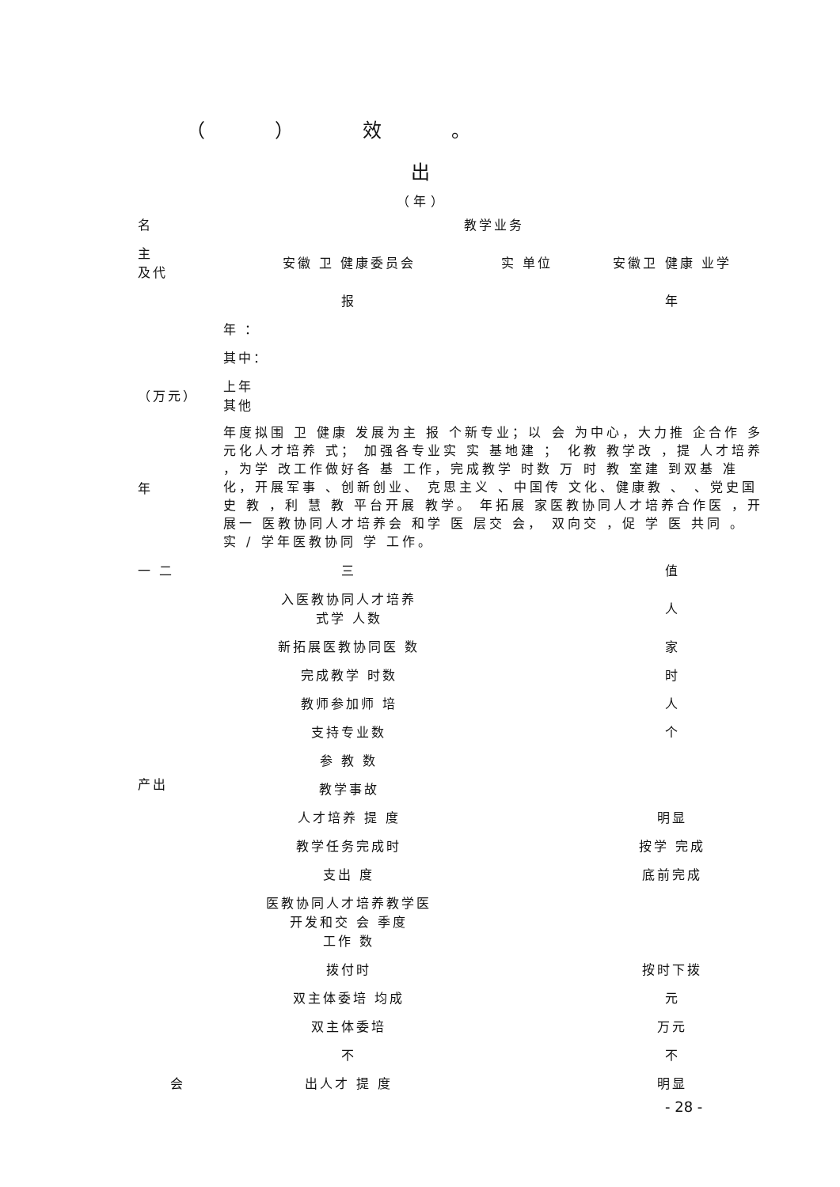（ ） 效 。
出
（ 年 ）
| 名 | 教学业务 | | |
| 主 及代 | 安徽 卫 健康委员会 | 实 单位 | 安徽卫 健康 业学 |
| | 报 | | 年 |
| | 年 ： | | |
| | 其中： | | |
| （万元） | 上年 其他 | | |
| 年 | 年度拟围 卫 健康 发展为主 报 个新专业；以 会 为中心，大力推 企合作 多元化人才培养 式； 加强各专业实 实 基地建 ； 化教 教学改 ，提 人才培养 ，为学 改工作做好各 基 工作，完成教学 时数 万 时 教 室建 到双基 准化，开展军事 、创新创业、 克思主义 、中国传 文化、健康教 、 、党史国史 教 ，利 慧 教 平台开展 教学。 年拓展 家医教协同人才培养合作医 ，开展一 医教协同人才培养会 和学 医 层交 会， 双向交 ，促 学 医 共同 。 实 / 学年医教协同 学 工作。 | | |
| 一 二 | 三 | | 值 |
| 产出 | 入医教协同人才培养 式学 人数 | | 人 |
| | 新拓展医教协同医 数 | | 家 |
| | 完成教学 时数 | | 时 |
| | 教师参加师 培 | | 人 |
| | 支持专业数 | | 个 |
| | 参 教 数 | | |
| | 教学事故 | | |
| | 人才培养 提 度 | | 明显 |
| | 教学任务完成时 | | 按学 完成 |
| | 支出 度 | | 底前完成 |
| | 医教协同人才培养教学医 开发和交 会 季度 工作 数 | | |
| | 拨付时 | | 按时下拨 |
| | 双主体委培 均成 | | 元 |
| | 双主体委培 | | 万元 |
| | 不 | | 不 |
| 会 | 出人才 提 度 | | 明显 |
- 28 -